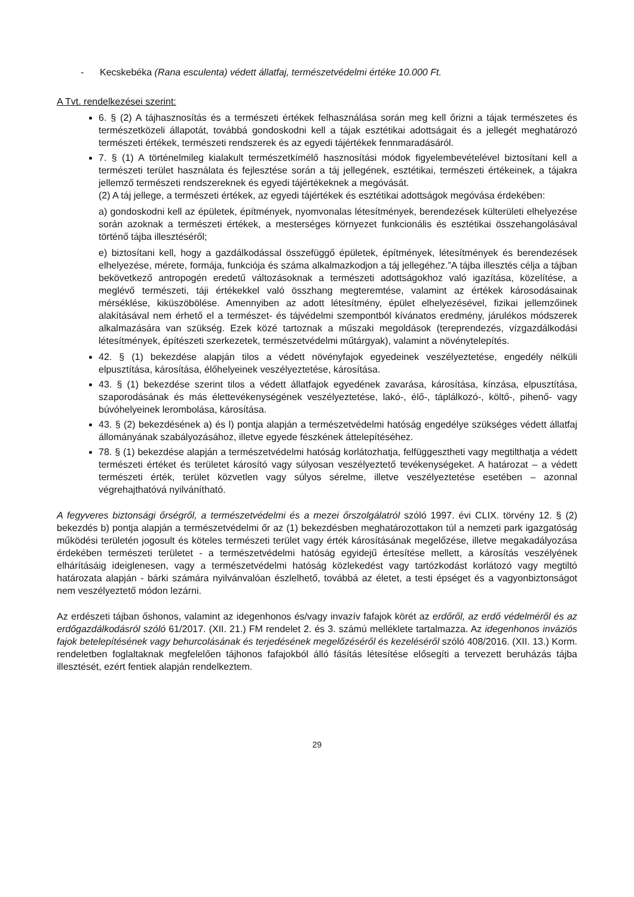- Kecskebéka (Rana esculenta) védett állatfaj, természetvédelmi értéke 10.000 Ft.
A Tvt. rendelkezései szerint:
6. § (2) A tájhasznosítás és a természeti értékek felhasználása során meg kell őrizni a tájak természetes és természetközeli állapotát, továbbá gondoskodni kell a tájak esztétikai adottságait és a jellegét meghatározó természeti értékek, természeti rendszerek és az egyedi tájértékek fennmaradásáról.
7. § (1) A történelmileg kialakult természetkímélő hasznosítási módok figyelembevételével biztosítani kell a természeti terület használata és fejlesztése során a táj jellegének, esztétikai, természeti értékeinek, a tájakra jellemző természeti rendszereknek és egyedi tájértékeknek a megóvását.
(2) A táj jellege, a természeti értékek, az egyedi tájértékek és esztétikai adottságok megóvása érdekében:
a) gondoskodni kell az épületek, építmények, nyomvonalas létesítmények, berendezések külterületi elhelyezése során azoknak a természeti értékek, a mesterséges környezet funkcionális és esztétikai összehangolásával történő tájba illesztéséről;
e) biztosítani kell, hogy a gazdálkodással összefüggő épületek, építmények, létesítmények és berendezések elhelyezése, mérete, formája, funkciója és száma alkalmazkodjon a táj jellegéhez.”A tájba illesztés célja a tájban bekövetkező antropogén eredetű változásoknak a természeti adottságokhoz való igazítása, közelítése, a meglévő természeti, táji értékekkel való összhang megteremtése, valamint az értékek károsodásainak mérséklése, kiküszöbölése. Amennyiben az adott létesítmény, épület elhelyezésével, fizikai jellemzőinek alakításával nem érhető el a természet- és tájvédelmi szempontból kívánatos eredmény, járulékos módszerek alkalmazására van szükség. Ezek közé tartoznak a műszaki megoldások (tereprendezés, vízgazdálkodási létesítmények, építészeti szerkezetek, természetvédelmi műtárgyak), valamint a növénytelepítés.
42. § (1) bekezdése alapján tilos a védett növényfajok egyedeinek veszélyeztetése, engedély nélküli elpusztítása, károsítása, élőhelyeinek veszélyeztetése, károsítása.
43. § (1) bekezdése szerint tilos a védett állatfajok egyedének zavarása, károsítása, kínzása, elpusztítása, szaporodásának és más élettevékenységének veszélyeztetése, lakó-, élő-, táplálkozó-, költő-, pihenő- vagy búvóhelyeinek lerombolása, károsítása.
43. § (2) bekezdésének a) és l) pontja alapján a természetvédelmi hatóság engedélye szükséges védett állatfaj állományának szabályozásához, illetve egyede fészkének áttelepítéséhez.
78. § (1) bekezdése alapján a természetvédelmi hatóság korlátozhatja, felfüggesztheti vagy megtilthatja a védett természeti értéket és területet károsító vagy súlyosan veszélyeztető tevékenységeket. A határozat – a védett természeti érték, terület közvetlen vagy súlyos sérelme, illetve veszélyeztetése esetében – azonnal végrehajthatóvá nyilvánítható.
A fegyveres biztonsági őrségről, a természetvédelmi és a mezei őrszolgálatról szóló 1997. évi CLIX. törvény 12. § (2) bekezdés b) pontja alapján a természetvédelmi őr az (1) bekezdésben meghatározottakon túl a nemzeti park igazgatóság működési területén jogosult és köteles természeti terület vagy érték károsításának megelőzése, illetve megakadályozása érdekében természeti területet - a természetvédelmi hatóság egyidejű értesítése mellett, a károsítás veszélyének elhárításáig ideiglenesen, vagy a természetvédelmi hatóság közlekedést vagy tartózkodást korlátozó vagy megtiltó határozata alapján - bárki számára nyilvánvalóan észlelhető, továbbá az életet, a testi épséget és a vagyonbiztonságot nem veszélyeztető módon lezárni.
Az erdészeti tájban őshonos, valamint az idegenhonos és/vagy invazív fafajok körét az erdőről, az erdő védelméről és az erdőgazdálkodásról szóló 61/2017. (XII. 21.) FM rendelet 2. és 3. számú melléklete tartalmazza. Az idegenhonos inváziós fajok betelepítésének vagy behurcolásának és terjedésének megelőzéséről és kezeléséről szóló 408/2016. (XII. 13.) Korm. rendeletben foglaltaknak megfelelően tájhonos fafajokból álló fásítás létesítése elősegíti a tervezett beruházás tájba illesztését, ezért fentiek alapján rendelkeztem.
29